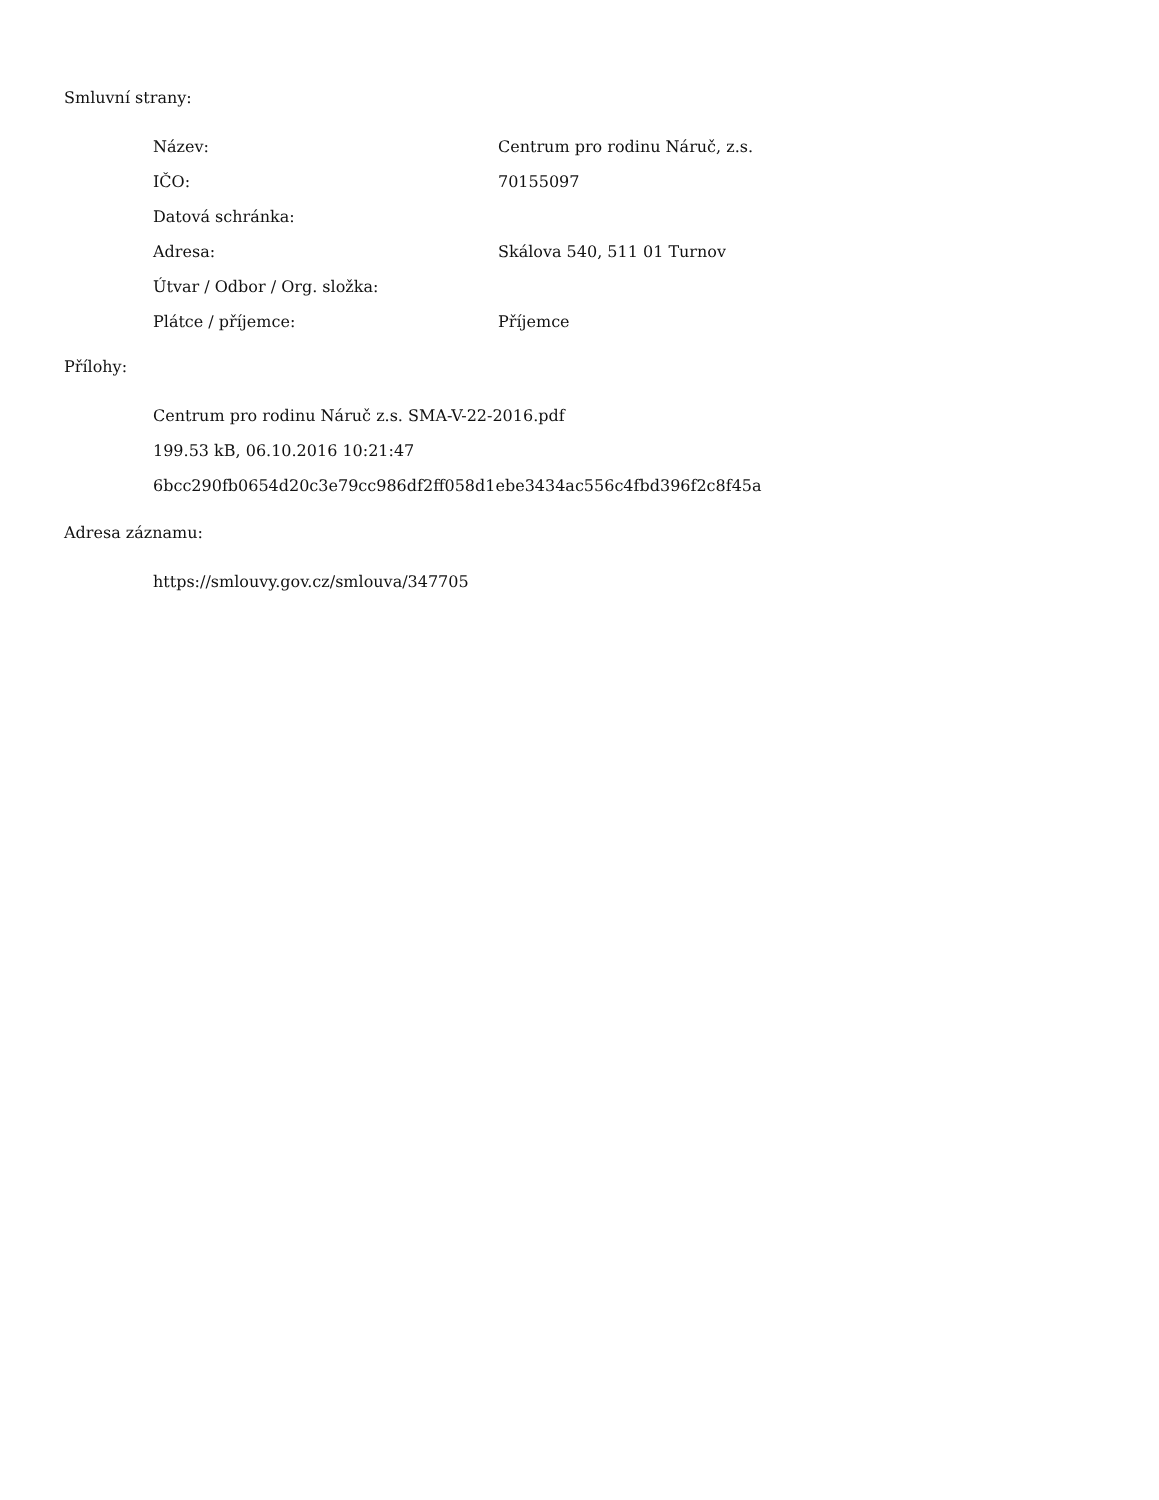Smluvní strany:
| Název: | Centrum pro rodinu Náruč, z.s. |
| IČO: | 70155097 |
| Datová schránka: | |
| Adresa: | Skálova 540, 511 01 Turnov |
| Útvar / Odbor / Org. složka: | |
| Plátce / příjemce: | Příjemce |
Přílohy:
Centrum pro rodinu Náruč z.s. SMA-V-22-2016.pdf
199.53 kB, 06.10.2016 10:21:47
6bcc290fb0654d20c3e79cc986df2ff058d1ebe3434ac556c4fbd396f2c8f45a
Adresa záznamu:
https://smlouvy.gov.cz/smlouva/347705